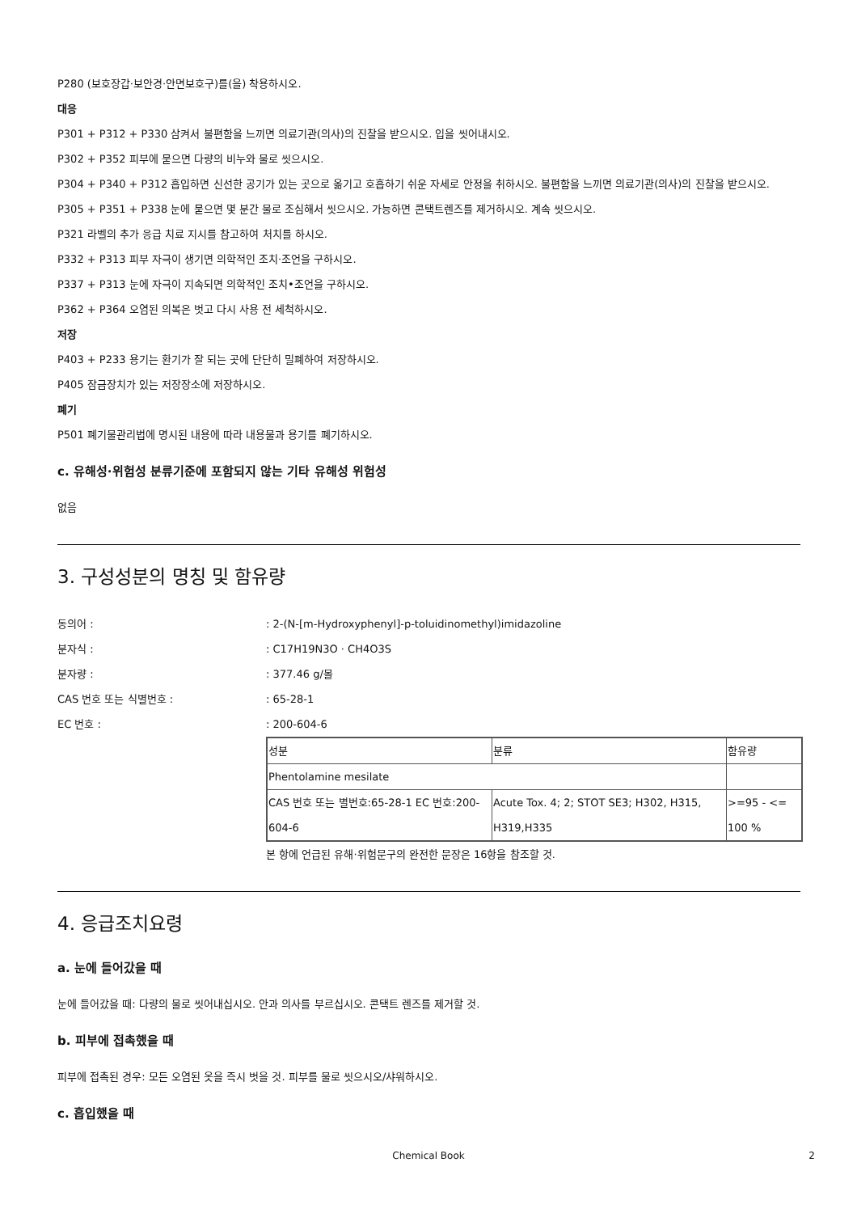P280 (보호장갑·보안경·안면보호구)를(을) 착용하시오.
대응
P301 + P312 + P330 삼켜서 불편함을 느끼면 의료기관(의사)의 진찰을 받으시오. 입을 씻어내시오.
P302 + P352 피부에 묻으면 다량의 비누와 물로 씻으시오.
P304 + P340 + P312 흡입하면 신선한 공기가 있는 곳으로 옮기고 호흡하기 쉬운 자세로 안정을 취하시오. 불편함을 느끼면 의료기관(의사)의 진찰을 받으시오.
P305 + P351 + P338 눈에 묻으면 몇 분간 물로 조심해서 씻으시오. 가능하면 콘택트렌즈를 제거하시오. 계속 씻으시오.
P321 라벨의 추가 응급 치료 지시를 참고하여 처치를 하시오.
P332 + P313 피부 자극이 생기면 의학적인 조치·조언을 구하시오.
P337 + P313 눈에 자극이 지속되면 의학적인 조치•조언을 구하시오.
P362 + P364 오염된 의복은 벗고 다시 사용 전 세척하시오.
저장
P403 + P233 용기는 환기가 잘 되는 곳에 단단히 밀폐하여 저장하시오.
P405 잠금장치가 있는 저장장소에 저장하시오.
폐기
P501 폐기물관리법에 명시된 내용에 따라 내용물과 용기를 폐기하시오.
c. 유해성·위험성 분류기준에 포함되지 않는 기타 유해성 위험성
없음
3. 구성성분의 명칭 및 함유량
동의어 : : 2-(N-[m-Hydroxyphenyl]-p-toluidinomethyl)imidazoline
분자식 : : C17H19N3O · CH4O3S
분자량 : : 377.46 g/몰
CAS 번호 또는 식별번호 : : 65-28-1
EC 번호 : : 200-604-6
| 성분 | 분류 | 함유량 |
| Phentolamine mesilate | | |
| CAS 번호 또는 별번호:65-28-1 EC 번호:200-604-6 | Acute Tox. 4; 2; STOT SE3; H302, H315, H319,H335 | >=95 - <= 100 % |
본 항에 언급된 유해·위험문구의 완전한 문장은 16항을 참조할 것.
4. 응급조치요령
a. 눈에 들어갔을 때
눈에 들어갔을 때: 다량의 물로 씻어내십시오. 안과 의사를 부르십시오. 콘택트 렌즈를 제거할 것.
b. 피부에 접촉했을 때
피부에 접촉된 경우: 모든 오염된 옷을 즉시 벗을 것. 피부를 물로 씻으시오/샤워하시오.
c. 흡입했을 때
Chemical Book 2